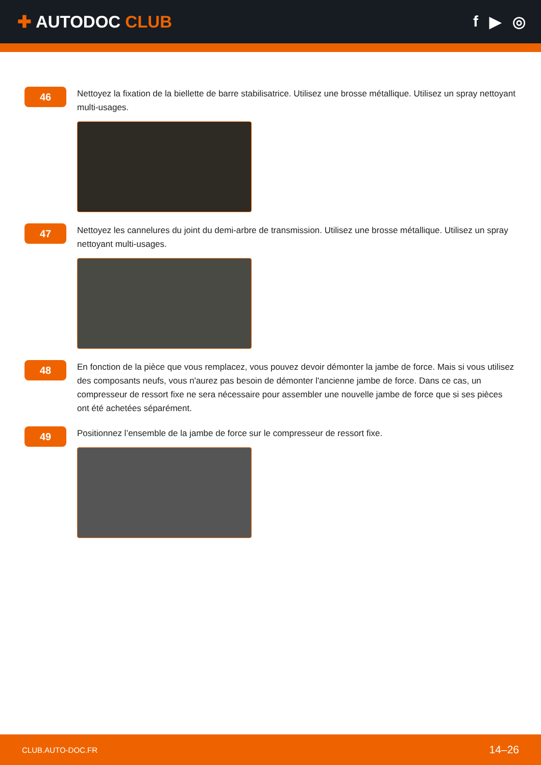✚ AUTODOC CLUB f ▶ ◎
46
Nettoyez la fixation de la biellette de barre stabilisatrice. Utilisez une brosse métallique. Utilisez un spray nettoyant multi-usages.
47
Nettoyez les cannelures du joint du demi-arbre de transmission. Utilisez une brosse métallique. Utilisez un spray nettoyant multi-usages.
48
En fonction de la pièce que vous remplacez, vous pouvez devoir démonter la jambe de force. Mais si vous utilisez des composants neufs, vous n'aurez pas besoin de démonter l'ancienne jambe de force. Dans ce cas, un compresseur de ressort fixe ne sera nécessaire pour assembler une nouvelle jambe de force que si ses pièces ont été achetées séparément.
49
Positionnez l’ensemble de la jambe de force sur le compresseur de ressort fixe.
CLUB.AUTO-DOC.FR 14–26